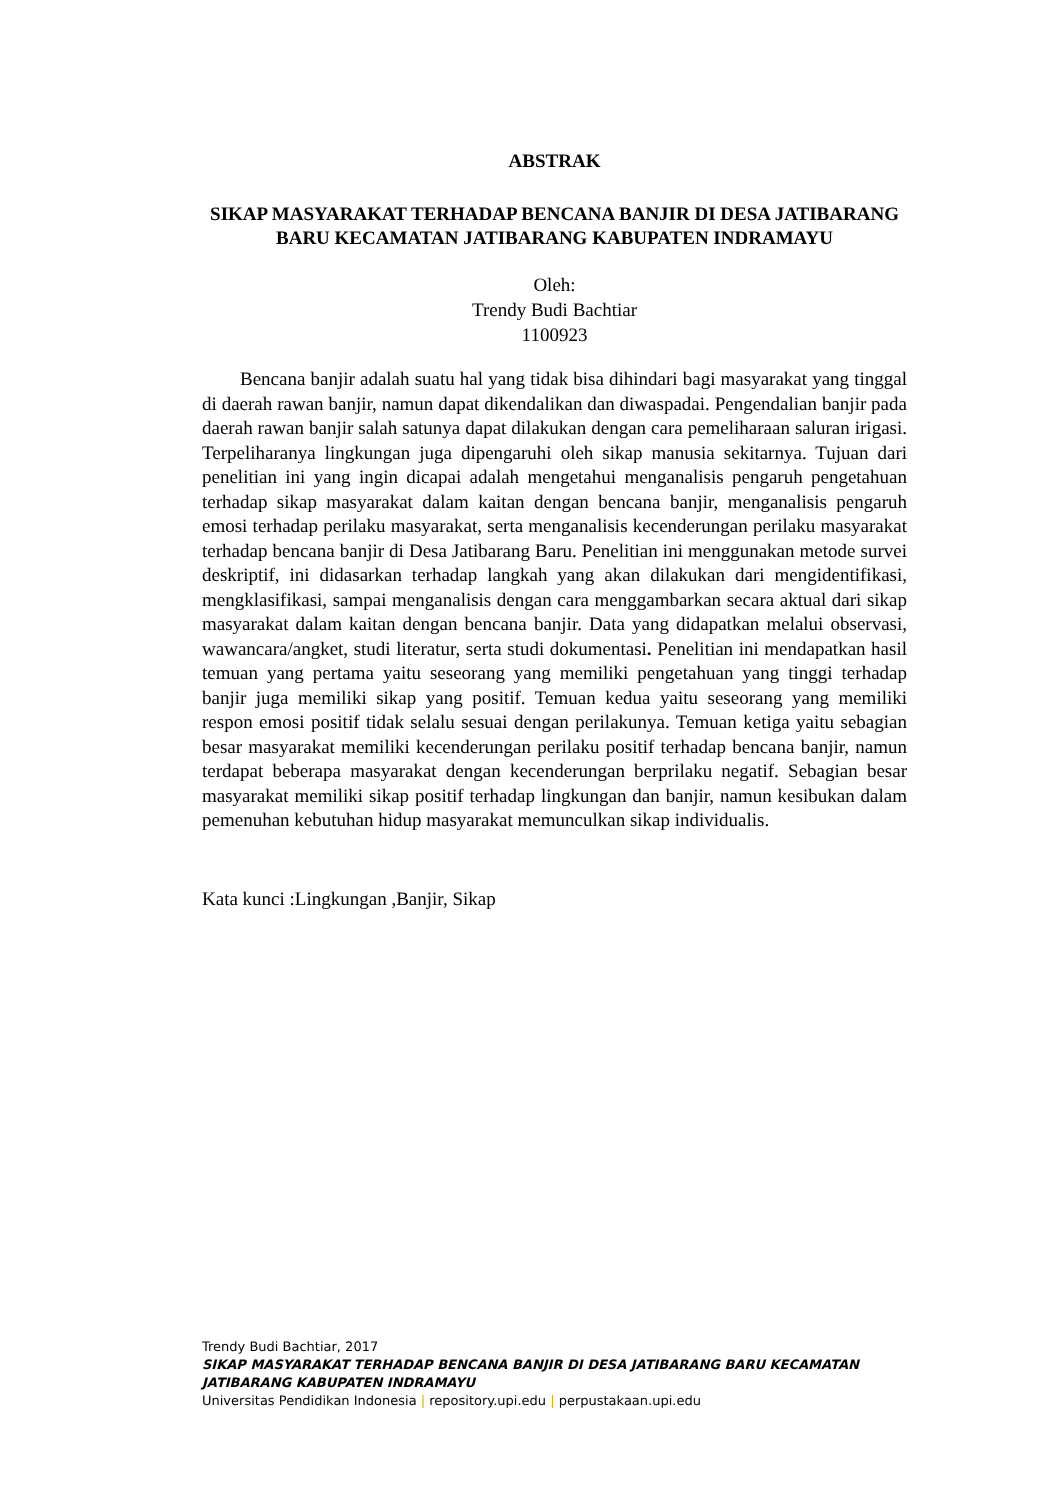ABSTRAK
SIKAP MASYARAKAT TERHADAP BENCANA BANJIR DI DESA JATIBARANG BARU KECAMATAN JATIBARANG KABUPATEN INDRAMAYU
Oleh:
Trendy Budi Bachtiar
1100923
Bencana banjir adalah suatu hal yang tidak bisa dihindari bagi masyarakat yang tinggal di daerah rawan banjir, namun dapat dikendalikan dan diwaspadai. Pengendalian banjir pada daerah rawan banjir salah satunya dapat dilakukan dengan cara pemeliharaan saluran irigasi. Terpeliharanya lingkungan juga dipengaruhi oleh sikap manusia sekitarnya. Tujuan dari penelitian ini yang ingin dicapai adalah mengetahui menganalisis pengaruh pengetahuan terhadap sikap masyarakat dalam kaitan dengan bencana banjir, menganalisis pengaruh emosi terhadap perilaku masyarakat, serta menganalisis kecenderungan perilaku masyarakat terhadap bencana banjir di Desa Jatibarang Baru. Penelitian ini menggunakan metode survei deskriptif, ini didasarkan terhadap langkah yang akan dilakukan dari mengidentifikasi, mengklasifikasi, sampai menganalisis dengan cara menggambarkan secara aktual dari sikap masyarakat dalam kaitan dengan bencana banjir. Data yang didapatkan melalui observasi, wawancara/angket, studi literatur, serta studi dokumentasi. Penelitian ini mendapatkan hasil temuan yang pertama yaitu seseorang yang memiliki pengetahuan yang tinggi terhadap banjir juga memiliki sikap yang positif. Temuan kedua yaitu seseorang yang memiliki respon emosi positif tidak selalu sesuai dengan perilakunya. Temuan ketiga yaitu sebagian besar masyarakat memiliki kecenderungan perilaku positif terhadap bencana banjir, namun terdapat beberapa masyarakat dengan kecenderungan berprilaku negatif. Sebagian besar masyarakat memiliki sikap positif terhadap lingkungan dan banjir, namun kesibukan dalam pemenuhan kebutuhan hidup masyarakat memunculkan sikap individualis.
Kata kunci :Lingkungan ,Banjir, Sikap
Trendy Budi Bachtiar, 2017
SIKAP MASYARAKAT TERHADAP BENCANA BANJIR DI DESA JATIBARANG BARU KECAMATAN
JATIBARANG KABUPATEN INDRAMAYU
Universitas Pendidikan Indonesia | repository.upi.edu | perpustakaan.upi.edu